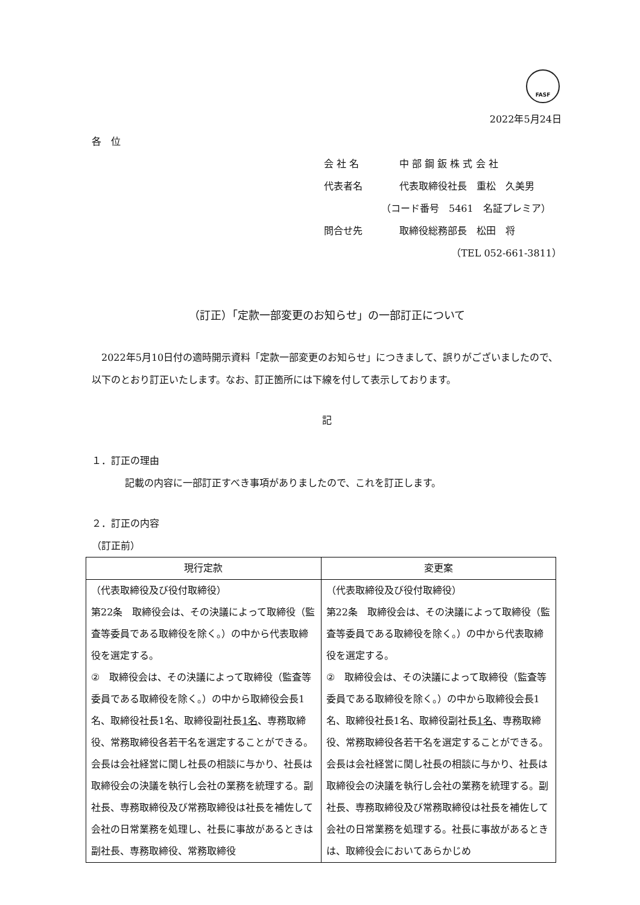FASF
2022年5月24日
各　位
会 社 名 中 部 鋼 鈑 株 式 会 社
代表者名 代表取締役社長　重松　久美男
（コード番号　5461　名証プレミア）
問合せ先 取締役総務部長　松田　将
（TEL 052-661-3811）
（訂正）「定款一部変更のお知らせ」の一部訂正について
　2022年5月10日付の適時開示資料「定款一部変更のお知らせ」につきまして、誤りがございましたので、以下のとおり訂正いたします。なお、訂正箇所には下線を付して表示しております。
記
１．訂正の理由
記載の内容に一部訂正すべき事項がありましたので、これを訂正します。
２．訂正の内容
（訂正前）
| 現行定款 | 変更案 |
| --- | --- |
| （代表取締役及び役付取締役） 第22条 取締役会は、その決議によって取締役（監査等委員である取締役を除く。）の中から代表取締役を選定する。 ② 取締役会は、その決議によって取締役（監査等委員である取締役を除く。）の中から取締役会長1名、取締役社長1名、取締役副社長 1名 、専務取締役、常務取締役各若干名を選定することができる。会長は会社経営に関し社長の相談に与かり、社長は取締役会の決議を執行し会社の業務を統理する。副社長、専務取締役及び常務取締役は社長を補佐して会社の日常業務を処理し、社長に事故があるときは副社長、専務取締役、常務取締役 | （代表取締役及び役付取締役） 第22条 取締役会は、その決議によって取締役（監査等委員である取締役を除く。）の中から代表取締役を選定する。 ② 取締役会は、その決議によって取締役（監査等委員である取締役を除く。）の中から取締役会長1名、取締役社長1名、取締役副社長 1名 、専務取締役、常務取締役各若干名を選定することができる。会長は会社経営に関し社長の相談に与かり、社長は取締役会の決議を執行し会社の業務を統理する。副社長、専務取締役及び常務取締役は社長を補佐して会社の日常業務を処理する。社長に事故があるときは、取締役会においてあらかじめ |